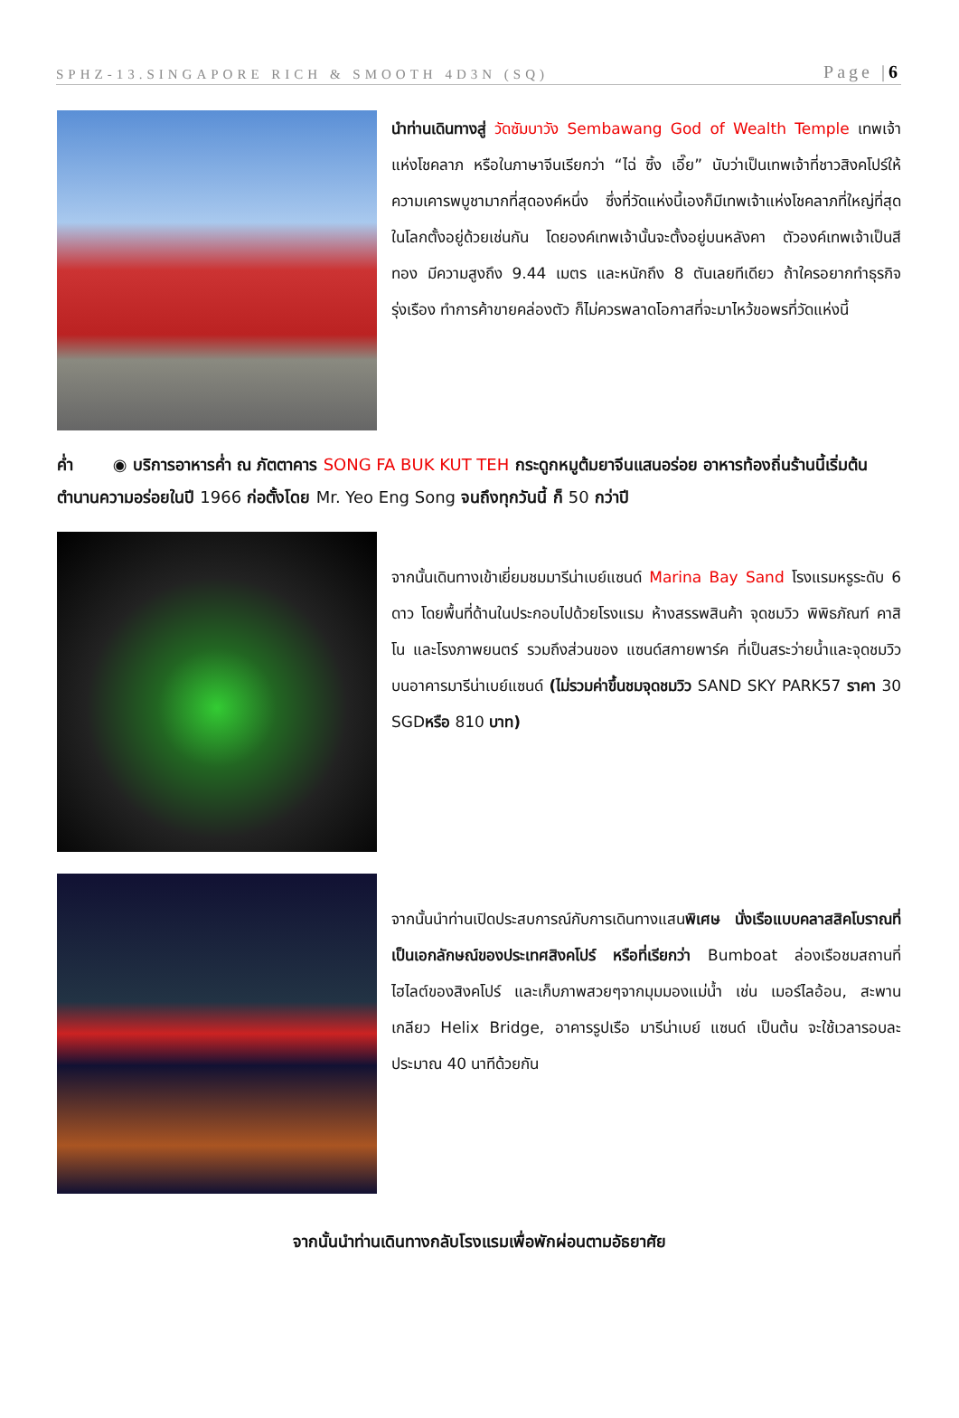SPHZ-13.SINGAPORE RICH & SMOOTH 4D3N (SQ) Page |6
นำท่านเดินทางสู่ วัดซัมบาวัง Sembawang God of Wealth Temple เทพเจ้าแห่งโชคลาภ หรือในภาษาจีนเรียกว่า “ไฉ่ ซิ้ง เอี๊ย” นับว่าเป็นเทพเจ้าที่ชาวสิงคโปร์ให้ความเคารพบูชามากที่สุดองค์หนึ่ง ซึ่งที่วัดแห่งนี้เองก็มีเทพเจ้าแห่งโชคลาภที่ใหญ่ที่สุดในโลกตั้งอยู่ด้วยเช่นกัน โดยองค์เทพเจ้านั้นจะตั้งอยู่บนหลังคา ตัวองค์เทพเจ้าเป็นสีทอง มีความสูงถึง 9.44 เมตร และหนักถึง 8 ตันเลยทีเดียว ถ้าใครอยากทำธุรกิจรุ่งเรือง ทำการค้าขายคล่องตัว ก็ไม่ควรพลาดโอกาสที่จะมาไหว้ขอพรที่วัดแห่งนี้
ค่ำ ◉ บริการอาหารค่ำ ณ ภัตตาคาร SONG FA BUK KUT TEH กระดูกหมูต้มยาจีนแสนอร่อย อาหารท้องถิ่นร้านนี้เริ่มต้นตำนานความอร่อยในปี 1966 ก่อตั้งโดย Mr. Yeo Eng Song จนถึงทุกวันนี้ ก็ 50 กว่าปี
จากนั้นเดินทางเข้าเยี่ยมชมมารีน่าเบย์แซนด์ Marina Bay Sand โรงแรมหรูระดับ 6 ดาว โดยพื้นที่ด้านในประกอบไปด้วยโรงแรม ห้างสรรพสินค้า จุดชมวิว พิพิธภัณฑ์ คาสิโน และโรงภาพยนตร์ รวมถึงส่วนของ แซนด์สกายพาร์ค ที่เป็นสระว่ายน้ำและจุดชมวิวบนอาคารมารีน่าเบย์แซนด์ (ไม่รวมค่าขึ้นชมจุดชมวิว SAND SKY PARK57 ราคา 30 SGDหรือ 810 บาท)
จากนั้นนำท่านเปิดประสบการณ์กับการเดินทางแสนพิเศษ นั่งเรือแบบคลาสสิคโบราณที่เป็นเอกลักษณ์ของประเทศสิงคโปร์ หรือที่เรียกว่า Bumboat ล่องเรือชมสถานที่ไฮไลต์ของสิงคโปร์ และเก็บภาพสวยๆจากมุมมองแม่น้ำ เช่น เมอร์ไลอ้อน, สะพานเกลียว Helix Bridge, อาคารรูปเรือ มารีน่าเบย์ แซนด์ เป็นต้น จะใช้เวลารอบละประมาณ 40 นาทีด้วยกัน
จากนั้นนำท่านเดินทางกลับโรงแรมเพื่อพักผ่อนตามอัธยาศัย